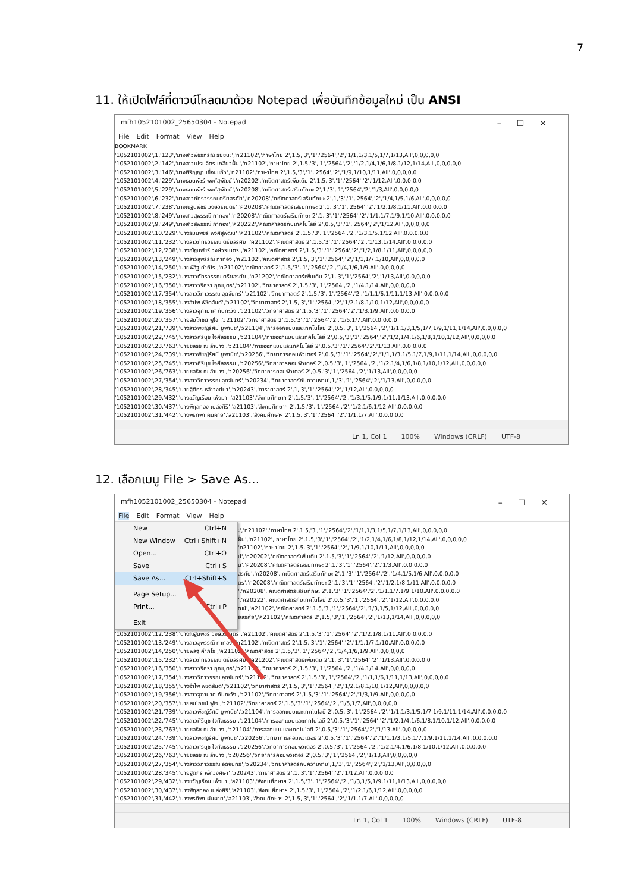7
11. ให้เปิดไฟล์ที่ดาวน์โหลดมาด้วย Notepad เพื่อบันทึกข้อมูลใหม่ เป็น ANSI
mfh1052101002_25650304 - Notepad –☐✕
File Edit Format View Help
BOOKMARK
'1052101002',1,'123','นางสาวพัชรกรณ์ ธัยชนะ','ท21102','ภาษาไทย 2',1.5,'3','1','2564','2','1/1,1/3,1/5,1/7,1/13,All',0,0,0,0,0
'1052101002',2,'142','นางสาวเปรมจิตร เกลียวฝั้น','ท21102','ภาษาไทย 2',1.5,'3','1','2564','2','1/2,1/4,1/6,1/8,1/12,1/14,All',0,0,0,0,0
'1052101002',3,'146','นางศิริญญา เขื่อนแก้ว','ท21102','ภาษาไทย 2',1.5,'3','1','2564','2','1/9,1/10,1/11,All',0,0,0,0,0
'1052101002',4,'229','นางธมนพัชร์ พงศ์สุพัฒน์','ค20202','คณิตศาสตร์เพิ่มเติม 2',1.5,'3','1','2564','2','1/12,All',0,0,0,0,0
'1052101002',5,'229','นางธมนพัชร์ พงศ์สุพัฒน์','ค20208','คณิตศาสตร์เสริมทักษะ 2',1,'3','1','2564','2','1/3,All',0,0,0,0,0
'1052101002',6,'232','นางสาวภัทรวรรณ ตรียสรศัย','ค20208','คณิตศาสตร์เสริมทักษะ 2',1,'3','1','2564','2','1/4,1/5,1/6,All',0,0,0,0,0
'1052101002',7,'238','นางณัฐนพัชร์ วงษ์วรเนตร','ค20208','คณิตศาสตร์เสริมทักษะ 2',1,'3','1','2564','2','1/2,1/8,1/11,All',0,0,0,0,0
'1052101002',8,'249','นางสาวสุพรรณี กาทอง','ค20208','คณิตศาสตร์เสริมทักษะ 2',1,'3','1','2564','2','1/1,1/7,1/9,1/10,All',0,0,0,0,0
'1052101002',9,'249','นางสาวสุพรรณี กาทอง','ค20222','คณิตศาสตร์กับเทคโนโลยี 2',0.5,'3','1','2564','2','1/12,All',0,0,0,0,0
'1052101002',10,'229','นางธมนพัชร์ พงศ์สุพัฒน์','ค21102','คณิตศาสตร์ 2',1.5,'3','1','2564','2','1/3,1/5,1/12,All',0,0,0,0,0
'1052101002',11,'232','นางสาวภัทรวรรณ ตรียสรศัย','ค21102','คณิตศาสตร์ 2',1.5,'3','1','2564','2','1/13,1/14,All',0,0,0,0,0
'1052101002',12,'238','นางณัฐนพัชร์ วงษ์วรเนตร','ค21102','คณิตศาสตร์ 2',1.5,'3','1','2564','2','1/2,1/8,1/11,All',0,0,0,0,0
'1052101002',13,'249','นางสาวสุพรรณี กาทอง','ค21102','คณิตศาสตร์ 2',1.5,'3','1','2564','2','1/1,1/7,1/10,All',0,0,0,0,0
'1052101002',14,'250','นายพิสิฐ คำภิโร','ค21102','คณิตศาสตร์ 2',1.5,'3','1','2564','2','1/4,1/6,1/9,All',0,0,0,0,0
'1052101002',15,'232','นางสาวภัทรวรรณ ตรียสรศัย','ค21202','คณิตศาสตร์เพิ่มเติม 2',1,'3','1','2564','2','1/13,All',0,0,0,0,0
'1052101002',16,'350','นางสาววริศรา กุณบุตร','ว21102','วิทยาศาสตร์ 2',1.5,'3','1','2564','2','1/4,1/14,All',0,0,0,0,0
'1052101002',17,'354','นางสาววิภาวรรณ อุดจันทร์','ว21102','วิทยาศาสตร์ 2',1.5,'3','1','2564','2','1/1,1/6,1/11,1/13,All',0,0,0,0,0
'1052101002',18,'355','นางอำไพ พิชิตสันต์','ว21102','วิทยาศาสตร์ 2',1.5,'3','1','2564','2','1/2,1/8,1/10,1/12,All',0,0,0,0,0
'1052101002',19,'356','นางสาวจุฑามาศ กันทะวัง','ว21102','วิทยาศาสตร์ 2',1.5,'3','1','2564','2','1/3,1/9,All',0,0,0,0,0
'1052101002',20,'357','นายสมโภชน์ ฟูใจ','ว21102','วิทยาศาสตร์ 2',1.5,'3','1','2564','2','1/5,1/7,All',0,0,0,0,0
'1052101002',21,'739','นางสาวพิชญ์รัศมี ยูพานิช','ว21104','การออกแบบและเทคโนโลยี 2',0.5,'3','1','2564','2','1/1,1/3,1/5,1/7,1/9,1/11,1/14,All',0,0,0,0,0
'1052101002',22,'745','นางสาวศิรินุช ใจศีลธรรม','ว21104','การออกแบบและเทคโนโลยี 2',0.5,'3','1','2564','2','1/2,1/4,1/6,1/8,1/10,1/12,All',0,0,0,0,0
'1052101002',23,'763','นายชลธิช ณ ลำปาง','ว21104','การออกแบบและเทคโนโลยี 2',0.5,'3','1','2564','2','1/13,All',0,0,0,0,0
'1052101002',24,'739','นางสาวพิชญ์รัศมี ยูพานิช','ว20256','วิทยาการคอมพิวเตอร์ 2',0.5,'3','1','2564','2','1/1,1/3,1/5,1/7,1/9,1/11,1/14,All',0,0,0,0,0
'1052101002',25,'745','นางสาวศิรินุช ใจศีลธรรม','ว20256','วิทยาการคอมพิวเตอร์ 2',0.5,'3','1','2564','2','1/2,1/4,1/6,1/8,1/10,1/12,All',0,0,0,0,0
'1052101002',26,'763','นายชลธิช ณ ลำปาง','ว20256','วิทยาการคอมพิวเตอร์ 2',0.5,'3','1','2564','2','1/13,All',0,0,0,0,0
'1052101002',27,'354','นางสาววิภาวรรณ อุดจันทร์','ว20234','วิทยาศาสตร์กับความงาม',1,'3','1','2564','2','1/13,All',0,0,0,0,0
'1052101002',28,'345','นายฐิติกร หล้าวงศ์ษา','ว20243','ดาราศาสตร์ 2',1,'3','1','2564','2','1/12,All',0,0,0,0,0
'1052101002',29,'432','นางขวัญเรือน เพ็งมา','ส21103','สังคมศึกษาฯ 2',1.5,'3','1','2564','2','1/3,1/5,1/9,1/11,1/13,All',0,0,0,0,0
'1052101002',30,'437','นางพิกุลทอง เปล่งศิริ','ส21103','สังคมศึกษาฯ 2',1.5,'3','1','2564','2','1/2,1/6,1/12,All',0,0,0,0,0
'1052101002',31,'442','นางพรทิพา ผันผาย','ส21103','สังคมศึกษาฯ 2',1.5,'3','1','2564','2','1/1,1/7,All',0,0,0,0,0
Ln 1, Col 1 100% Windows (CRLF) UTF-8
12. เลือกเมนู File > Save As...
mfh1052101002_25650304 - Notepad –☐✕
File Edit Format View Help
New Ctrl+N
New Window Ctrl+Shift+N
Open... Ctrl+O
Save Ctrl+S
Save As... Ctrl+Shift+S
Page Setup...
Print... Ctrl+P
Exit
ะ','ท21102','ภาษาไทย 2',1.5,'3','1','2564','2','1/1,1/3,1/5,1/7,1/13,All',0,0,0,0,0
ฝั้น','ท21102','ภาษาไทย 2',1.5,'3','1','2564','2','1/2,1/4,1/6,1/8,1/12,1/14,All',0,0,0,0,0
'ท21102','ภาษาไทย 2',1.5,'3','1','2564','2','1/9,1/10,1/11,All',0,0,0,0,0
น์','ค20202','คณิตศาสตร์เพิ่มเติม 2',1.5,'3','1','2564','2','1/12,All',0,0,0,0,0
น์','ค20208','คณิตศาสตร์เสริมทักษะ 2',1,'3','1','2564','2','1/3,All',0,0,0,0,0
สรศัย','ค20208','คณิตศาสตร์เสริมทักษะ 2',1,'3','1','2564','2','1/4,1/5,1/6,All',0,0,0,0,0
ตร','ค20208','คณิตศาสตร์เสริมทักษะ 2',1,'3','1','2564','2','1/2,1/8,1/11,All',0,0,0,0,0
','ค20208','คณิตศาสตร์เสริมทักษะ 2',1,'3','1','2564','2','1/1,1/7,1/9,1/10,All',0,0,0,0,0
','ค20222','คณิตศาสตร์กับเทคโนโลยี 2',0.5,'3','1','2564','2','1/12,All',0,0,0,0,0
ฒน์','ค21102','คณิตศาสตร์ 2',1.5,'3','1','2564','2','1/3,1/5,1/12,All',0,0,0,0,0
ยสรศัย','ค21102','คณิตศาสตร์ 2',1.5,'3','1','2564','2','1/13,1/14,All',0,0,0,0,0
'1052101002',12,'238','นางณัฐนพัชร์ วงษ์วรเนตร','ค21102','คณิตศาสตร์ 2',1.5,'3','1','2564','2','1/2,1/8,1/11,All',0,0,0,0,0
'1052101002',13,'249','นางสาวสุพรรณี กาทอง','ค21102','คณิตศาสตร์ 2',1.5,'3','1','2564','2','1/1,1/7,1/10,All',0,0,0,0,0
'1052101002',14,'250','นายพิสิฐ คำภิโร','ค21102','คณิตศาสตร์ 2',1.5,'3','1','2564','2','1/4,1/6,1/9,All',0,0,0,0,0
'1052101002',15,'232','นางสาวภัทรวรรณ ตรียสรศัย','ค21202','คณิตศาสตร์เพิ่มเติม 2',1,'3','1','2564','2','1/13,All',0,0,0,0,0
'1052101002',16,'350','นางสาววริศรา กุณบุตร','ว21102','วิทยาศาสตร์ 2',1.5,'3','1','2564','2','1/4,1/14,All',0,0,0,0,0
'1052101002',17,'354','นางสาววิภาวรรณ อุดจันทร์','ว21102','วิทยาศาสตร์ 2',1.5,'3','1','2564','2','1/1,1/6,1/11,1/13,All',0,0,0,0,0
'1052101002',18,'355','นางอำไพ พิชิตสันต์','ว21102','วิทยาศาสตร์ 2',1.5,'3','1','2564','2','1/2,1/8,1/10,1/12,All',0,0,0,0,0
'1052101002',19,'356','นางสาวจุฑามาศ กันทะวัง','ว21102','วิทยาศาสตร์ 2',1.5,'3','1','2564','2','1/3,1/9,All',0,0,0,0,0
'1052101002',20,'357','นายสมโภชน์ ฟูใจ','ว21102','วิทยาศาสตร์ 2',1.5,'3','1','2564','2','1/5,1/7,All',0,0,0,0,0
'1052101002',21,'739','นางสาวพิชญ์รัศมี ยูพานิช','ว21104','การออกแบบและเทคโนโลยี 2',0.5,'3','1','2564','2','1/1,1/3,1/5,1/7,1/9,1/11,1/14,All',0,0,0,0,0
'1052101002',22,'745','นางสาวศิรินุช ใจศีลธรรม','ว21104','การออกแบบและเทคโนโลยี 2',0.5,'3','1','2564','2','1/2,1/4,1/6,1/8,1/10,1/12,All',0,0,0,0,0
'1052101002',23,'763','นายชลธิช ณ ลำปาง','ว21104','การออกแบบและเทคโนโลยี 2',0.5,'3','1','2564','2','1/13,All',0,0,0,0,0
'1052101002',24,'739','นางสาวพิชญ์รัศมี ยูพานิช','ว20256','วิทยาการคอมพิวเตอร์ 2',0.5,'3','1','2564','2','1/1,1/3,1/5,1/7,1/9,1/11,1/14,All',0,0,0,0,0
'1052101002',25,'745','นางสาวศิรินุช ใจศีลธรรม','ว20256','วิทยาการคอมพิวเตอร์ 2',0.5,'3','1','2564','2','1/2,1/4,1/6,1/8,1/10,1/12,All',0,0,0,0,0
'1052101002',26,'763','นายชลธิช ณ ลำปาง','ว20256','วิทยาการคอมพิวเตอร์ 2',0.5,'3','1','2564','2','1/13,All',0,0,0,0,0
'1052101002',27,'354','นางสาววิภาวรรณ อุดจันทร์','ว20234','วิทยาศาสตร์กับความงาม',1,'3','1','2564','2','1/13,All',0,0,0,0,0
'1052101002',28,'345','นายฐิติกร หล้าวงศ์ษา','ว20243','ดาราศาสตร์ 2',1,'3','1','2564','2','1/12,All',0,0,0,0,0
'1052101002',29,'432','นางขวัญเรือน เพ็งมา','ส21103','สังคมศึกษาฯ 2',1.5,'3','1','2564','2','1/3,1/5,1/9,1/11,1/13,All',0,0,0,0,0
'1052101002',30,'437','นางพิกุลทอง เปล่งศิริ','ส21103','สังคมศึกษาฯ 2',1.5,'3','1','2564','2','1/2,1/6,1/12,All',0,0,0,0,0
'1052101002',31,'442','นางพรทิพา ผันผาย','ส21103','สังคมศึกษาฯ 2',1.5,'3','1','2564','2','1/1,1/7,All',0,0,0,0,0
Ln 1, Col 1 100% Windows (CRLF) UTF-8